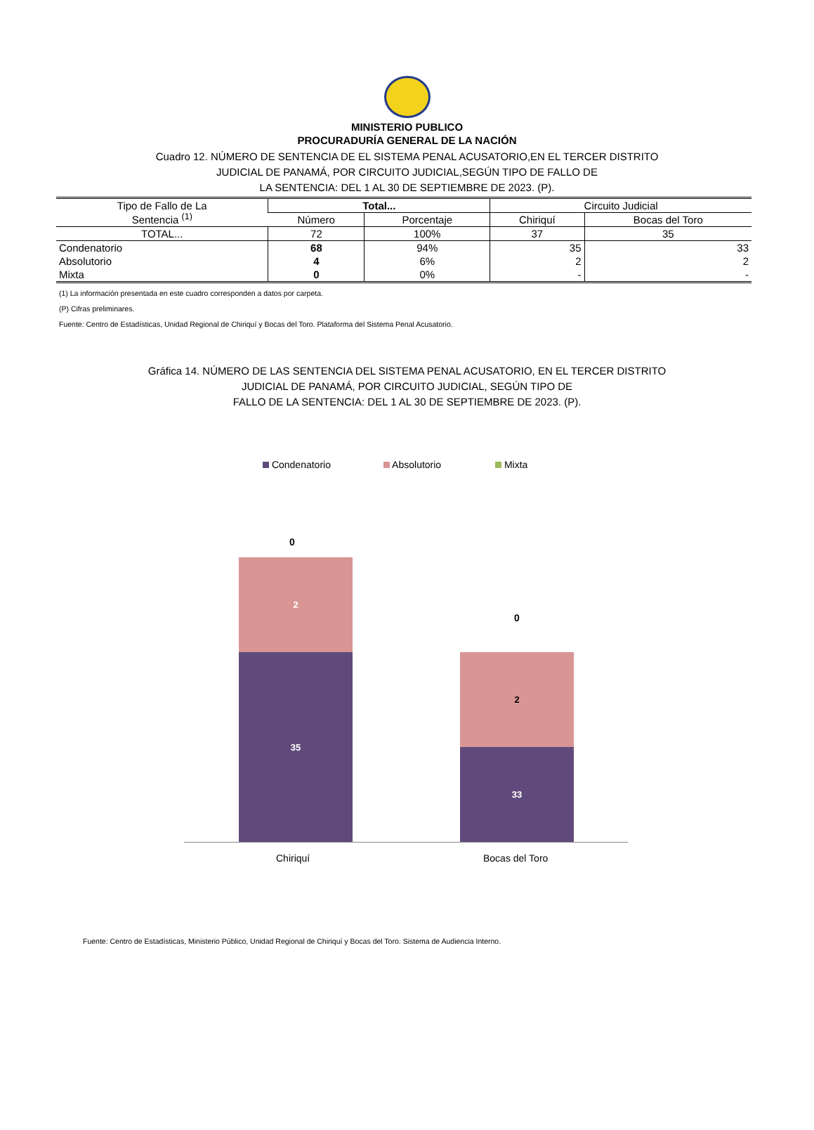MINISTERIO PUBLICO
PROCURADURÍA GENERAL DE LA NACIÓN
Cuadro 12. NÚMERO DE SENTENCIA DE EL SISTEMA PENAL ACUSATORIO,EN EL TERCER DISTRITO
JUDICIAL DE PANAMÁ, POR CIRCUITO JUDICIAL,SEGÚN TIPO DE FALLO DE
LA SENTENCIA: DEL 1 AL 30 DE SEPTIEMBRE DE 2023. (P).
| Tipo de Fallo de La Sentencia <sup>(1)</sup> | Total... | | Circuito Judicial | |
| --- | --- | --- | --- | --- |
| | Número | Porcentaje | Chiriquí | Bocas del Toro |
| TOTAL... | 72 | 100% | 37 | 35 |
| Condenatorio | 68 | 94% | 35 | 33 |
| Absolutorio | 4 | 6% | 2 | 2 |
| Mixta | 0 | 0% | - | - |
(1) La información presentada en este cuadro corresponden a datos por carpeta.
(P) Cifras preliminares.
Fuente: Centro de Estadísticas, Unidad Regional de Chiriquí y Bocas del Toro. Plataforma del Sistema Penal Acusatorio.
Gráfica 14. NÚMERO DE LAS SENTENCIA DEL SISTEMA PENAL ACUSATORIO, EN EL TERCER DISTRITO
JUDICIAL DE PANAMÁ, POR CIRCUITO JUDICIAL, SEGÚN TIPO DE
FALLO DE LA SENTENCIA: DEL 1 AL 30 DE SEPTIEMBRE DE 2023. (P).
Condenatorio Absolutorio Mixta
0
2
35
0
2
33
Chiriquí Bocas del Toro
Fuente: Centro de Estadísticas, Ministerio Público, Unidad Regional de Chiriquí y Bocas del Toro. Sistema de Audiencia Interno.